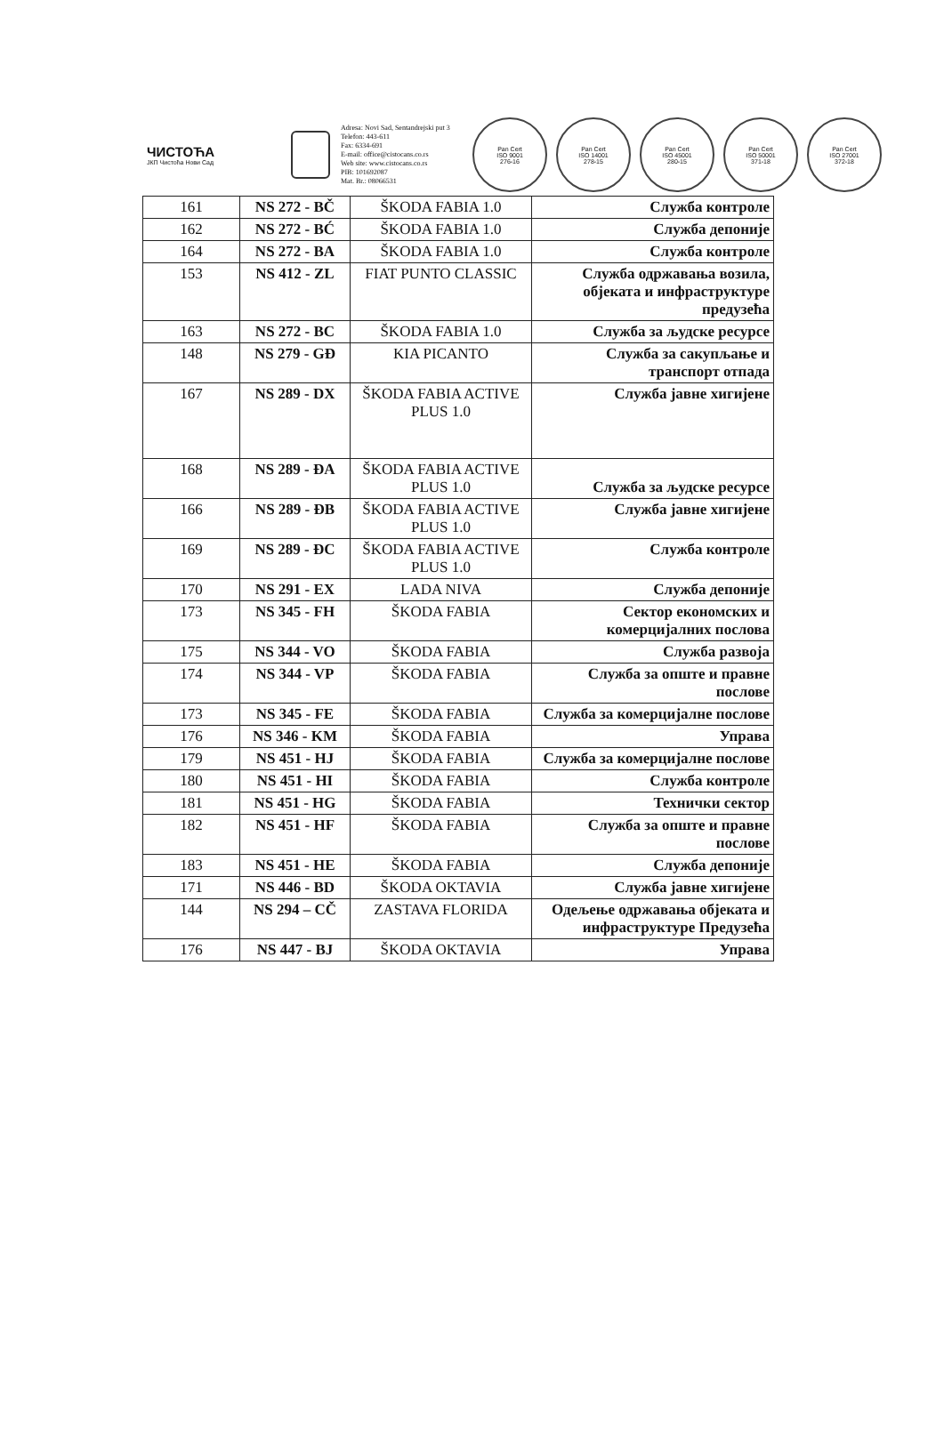ЧИСТОЋА
ЈКП Чистоћа Нови Сад
Adresa: Novi Sad, Sentandrejski put 3
Telefon: 443-611
Fax: 6334-691
E-mail: office@cistocans.co.rs
Web site: www.cistocans.co.rs
PIB: 101692087
Mat. Br.: 08066531
Pan Cert
ISO 9001
276-16
Pan Cert
ISO 14001
278-15
Pan Cert
ISO 45001
280-15
Pan Cert
ISO 50001
371-18
Pan Cert
ISO 27001
372-18
| 161 | NS 272 - BČ | ŠKODA FABIA 1.0 | Служба контроле |
| 162 | NS 272 - BĆ | ŠKODA FABIA 1.0 | Служба депоније |
| 164 | NS 272 - BA | ŠKODA FABIA 1.0 | Служба контроле |
| 153 | NS 412 - ZL | FIAT PUNTO CLASSIC | Служба одржавања возила, објеката и инфраструктуре предузећа |
| 163 | NS 272 - BC | ŠKODA FABIA 1.0 | Служба за људске ресурсе |
| 148 | NS 279 - GĐ | KIA PICANTO | Служба за сакупљање и транспорт отпада |
| 167 | NS 289 - DX | ŠKODA FABIA ACTIVE PLUS 1.0 | Служба јавне хигијене |
| 168 | NS 289 - ĐA | ŠKODA FABIA ACTIVE PLUS 1.0 | Служба за људске ресурсе |
| 166 | NS 289 - ĐB | ŠKODA FABIA ACTIVE PLUS 1.0 | Служба јавне хигијене |
| 169 | NS 289 - ĐC | ŠKODA FABIA ACTIVE PLUS 1.0 | Служба контроле |
| 170 | NS 291 - EX | LADA NIVA | Служба депоније |
| 173 | NS 345 - FH | ŠKODA FABIA | Сектор економских и комерцијалних послова |
| 175 | NS 344 - VO | ŠKODA FABIA | Служба развоја |
| 174 | NS 344 - VP | ŠKODA FABIA | Служба за опште и правне послове |
| 173 | NS 345 - FE | ŠKODA FABIA | Служба за комерцијалне послове |
| 176 | NS 346 - KM | ŠKODA FABIA | Управа |
| 179 | NS 451 - HJ | ŠKODA FABIA | Служба за комерцијалне послове |
| 180 | NS 451 - HI | ŠKODA FABIA | Служба контроле |
| 181 | NS 451 - HG | ŠKODA FABIA | Технички сектор |
| 182 | NS 451 - HF | ŠKODA FABIA | Служба за опште и правне послове |
| 183 | NS 451 - HE | ŠKODA FABIA | Служба депоније |
| 171 | NS 446 - BD | ŠKODA OKTAVIA | Служба јавне хигијене |
| 144 | NS 294 – CČ | ZASTAVA FLORIDA | Одељење одржавања објеката и инфраструктуре Предузећа |
| 176 | NS 447 - BJ | ŠKODA OKTAVIA | Управа |